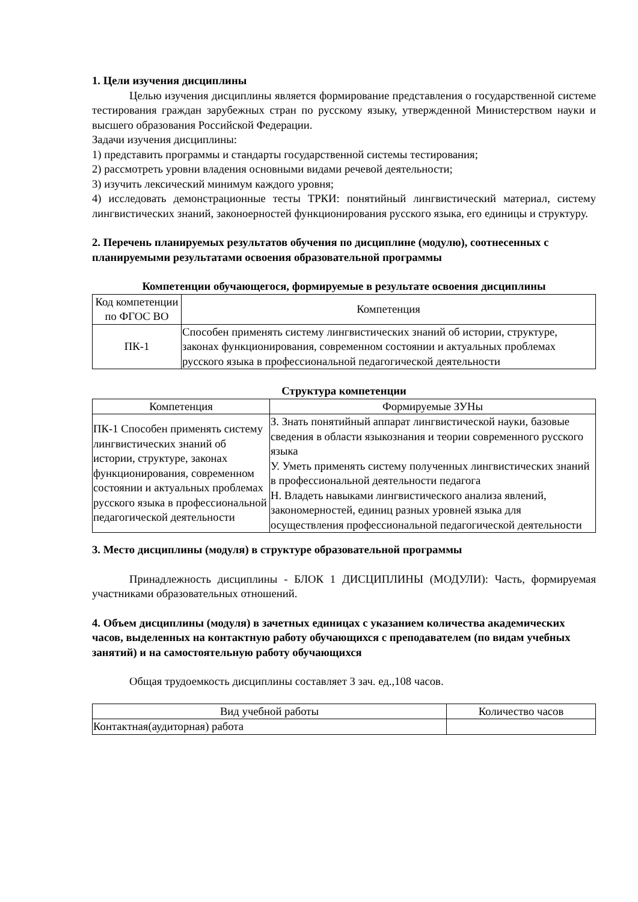1. Цели изучения дисциплины
Целью изучения дисциплины является формирование представления о государственной системе тестирования граждан зарубежных стран по русскому языку, утвержденной Министерством науки и высшего образования Российской Федерации.
Задачи изучения дисциплины:
1) представить программы и стандарты государственной системы тестирования;
2) рассмотреть уровни владения основными видами речевой деятельности;
3) изучить лексический минимум каждого уровня;
4) исследовать демонстрационные тесты ТРКИ: понятийный лингвистический материал, систему лингвистических знаний, законоерностей функционирования русского языка, его единицы и структуру.
2. Перечень планируемых результатов обучения по дисциплине (модулю), соотнесенных с планируемыми результатами освоения образовательной программы
Компетенции обучающегося, формируемые в результате освоения дисциплины
| Код компетенции по ФГОС ВО | Компетенция |
| ПК-1 | Способен применять систему лингвистических знаний об истории, структуре, законах функционирования, современном состоянии и актуальных проблемах русского языка в профессиональной педагогической деятельности |
Структура компетенции
| Компетенция | Формируемые ЗУНы |
| ПК-1 Способен применять систему лингвистических знаний об истории, структуре, законах функционирования, современном состоянии и актуальных проблемах русского языка в профессиональной педагогической деятельности | З. Знать понятийный аппарат лингвистической науки, базовые сведения в области языкознания и теории современного русского языка У. Уметь применять систему полученных лингвистических знаний в профессиональной деятельности педагога Н. Владеть навыками лингвистического анализа явлений, закономерностей, единиц разных уровней языка для осуществления профессиональной педагогической деятельности |
3. Место дисциплины (модуля) в структуре образовательной программы
Принадлежность дисциплины - БЛОК 1 ДИСЦИПЛИНЫ (МОДУЛИ): Часть, формируемая участниками образовательных отношений.
4. Объем дисциплины (модуля) в зачетных единицах с указанием количества академических часов, выделенных на контактную работу обучающихся с преподавателем (по видам учебных занятий) и на самостоятельную работу обучающихся
Общая трудоемкость дисциплины составляет 3 зач. ед.,108 часов.
| Вид учебной работы | Количество часов |
| Контактная(аудиторная) работа | |